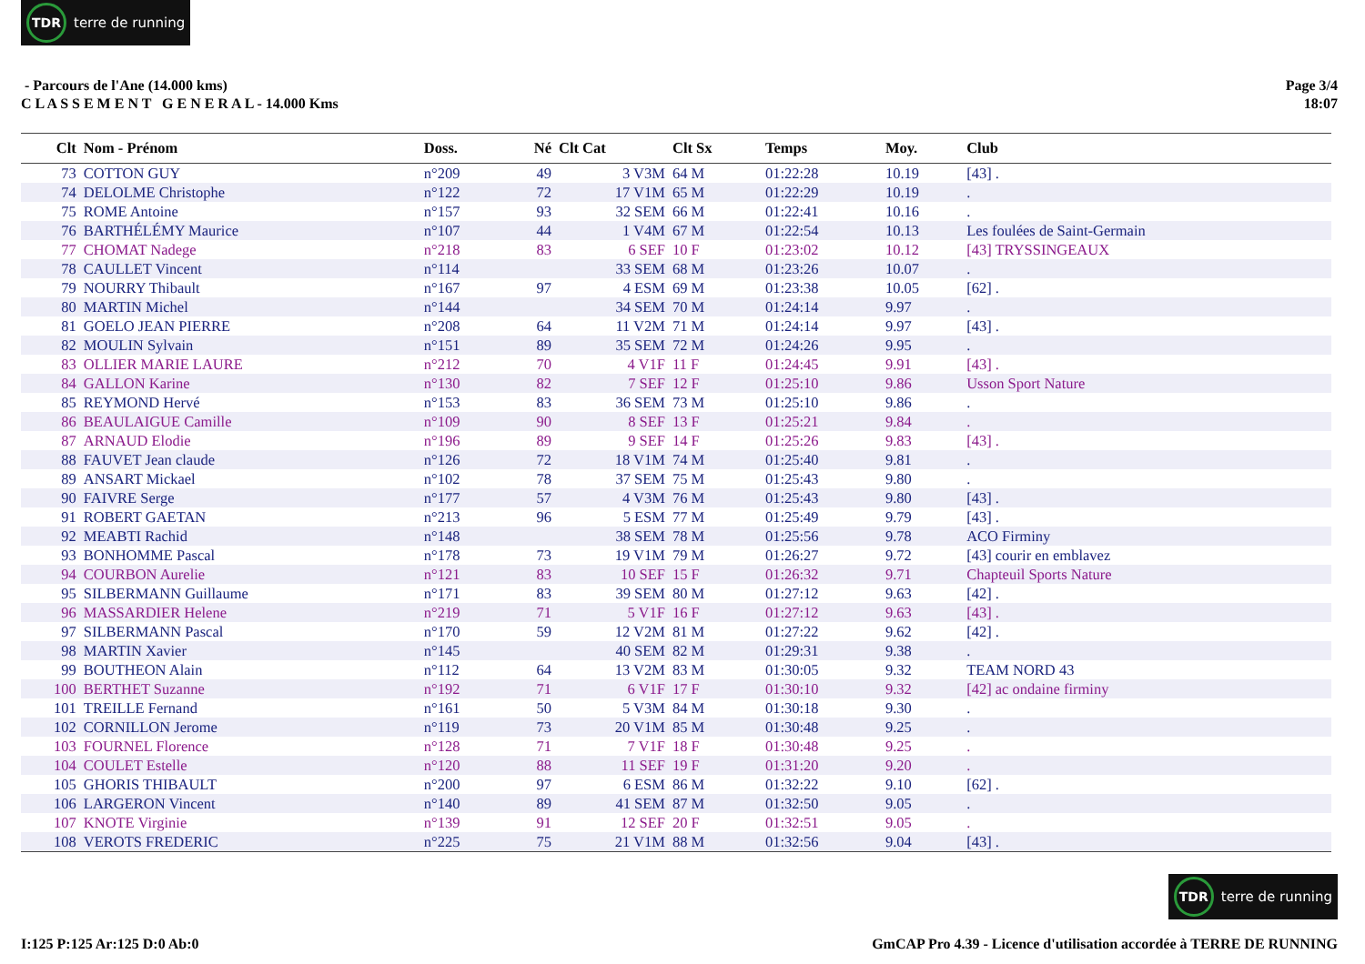TDR terre de running
- Parcours de l'Ane (14.000 kms)
C L A S S E M E N T G E N E R A L - 14.000 Kms
Page 3/4
18:07
| Clt | Nom - Prénom | Doss. | Né | Clt Cat | Clt Sx | Temps | Moy. | Club |
| --- | --- | --- | --- | --- | --- | --- | --- | --- |
| 73 | COTTON GUY | n°209 | 49 | 3 V3M | 64 M | 01:22:28 | 10.19 | [43] . |
| 74 | DELOLME Christophe | n°122 | 72 | 17 V1M | 65 M | 01:22:29 | 10.19 | . |
| 75 | ROME Antoine | n°157 | 93 | 32 SEM | 66 M | 01:22:41 | 10.16 | . |
| 76 | BARTHÉLÉMY Maurice | n°107 | 44 | 1 V4M | 67 M | 01:22:54 | 10.13 | Les foulées de Saint-Germain |
| 77 | CHOMAT Nadege | n°218 | 83 | 6 SEF | 10 F | 01:23:02 | 10.12 | [43] TRYSSINGEAUX |
| 78 | CAULLET Vincent | n°114 | | 33 SEM | 68 M | 01:23:26 | 10.07 | . |
| 79 | NOURRY Thibault | n°167 | 97 | 4 ESM | 69 M | 01:23:38 | 10.05 | [62] . |
| 80 | MARTIN Michel | n°144 | | 34 SEM | 70 M | 01:24:14 | 9.97 | . |
| 81 | GOELO JEAN PIERRE | n°208 | 64 | 11 V2M | 71 M | 01:24:14 | 9.97 | [43] . |
| 82 | MOULIN Sylvain | n°151 | 89 | 35 SEM | 72 M | 01:24:26 | 9.95 | . |
| 83 | OLLIER MARIE LAURE | n°212 | 70 | 4 V1F | 11 F | 01:24:45 | 9.91 | [43] . |
| 84 | GALLON Karine | n°130 | 82 | 7 SEF | 12 F | 01:25:10 | 9.86 | Usson Sport Nature |
| 85 | REYMOND Hervé | n°153 | 83 | 36 SEM | 73 M | 01:25:10 | 9.86 | . |
| 86 | BEAULAIGUE Camille | n°109 | 90 | 8 SEF | 13 F | 01:25:21 | 9.84 | . |
| 87 | ARNAUD Elodie | n°196 | 89 | 9 SEF | 14 F | 01:25:26 | 9.83 | [43] . |
| 88 | FAUVET Jean claude | n°126 | 72 | 18 V1M | 74 M | 01:25:40 | 9.81 | . |
| 89 | ANSART Mickael | n°102 | 78 | 37 SEM | 75 M | 01:25:43 | 9.80 | . |
| 90 | FAIVRE Serge | n°177 | 57 | 4 V3M | 76 M | 01:25:43 | 9.80 | [43] . |
| 91 | ROBERT GAETAN | n°213 | 96 | 5 ESM | 77 M | 01:25:49 | 9.79 | [43] . |
| 92 | MEABTI Rachid | n°148 | | 38 SEM | 78 M | 01:25:56 | 9.78 | ACO Firminy |
| 93 | BONHOMME Pascal | n°178 | 73 | 19 V1M | 79 M | 01:26:27 | 9.72 | [43] courir en emblavez |
| 94 | COURBON Aurelie | n°121 | 83 | 10 SEF | 15 F | 01:26:32 | 9.71 | Chapteuil Sports Nature |
| 95 | SILBERMANN Guillaume | n°171 | 83 | 39 SEM | 80 M | 01:27:12 | 9.63 | [42] . |
| 96 | MASSARDIER Helene | n°219 | 71 | 5 V1F | 16 F | 01:27:12 | 9.63 | [43] . |
| 97 | SILBERMANN Pascal | n°170 | 59 | 12 V2M | 81 M | 01:27:22 | 9.62 | [42] . |
| 98 | MARTIN Xavier | n°145 | | 40 SEM | 82 M | 01:29:31 | 9.38 | . |
| 99 | BOUTHEON Alain | n°112 | 64 | 13 V2M | 83 M | 01:30:05 | 9.32 | TEAM NORD 43 |
| 100 | BERTHET Suzanne | n°192 | 71 | 6 V1F | 17 F | 01:30:10 | 9.32 | [42] ac ondaine firminy |
| 101 | TREILLE Fernand | n°161 | 50 | 5 V3M | 84 M | 01:30:18 | 9.30 | . |
| 102 | CORNILLON Jerome | n°119 | 73 | 20 V1M | 85 M | 01:30:48 | 9.25 | . |
| 103 | FOURNEL Florence | n°128 | 71 | 7 V1F | 18 F | 01:30:48 | 9.25 | . |
| 104 | COULET Estelle | n°120 | 88 | 11 SEF | 19 F | 01:31:20 | 9.20 | . |
| 105 | GHORIS THIBAULT | n°200 | 97 | 6 ESM | 86 M | 01:32:22 | 9.10 | [62] . |
| 106 | LARGERON Vincent | n°140 | 89 | 41 SEM | 87 M | 01:32:50 | 9.05 | . |
| 107 | KNOTE Virginie | n°139 | 91 | 12 SEF | 20 F | 01:32:51 | 9.05 | . |
| 108 | VEROTS FREDERIC | n°225 | 75 | 21 V1M | 88 M | 01:32:56 | 9.04 | [43] . |
TDR terre de running
I:125 P:125 Ar:125 D:0 Ab:0 GmCAP Pro 4.39 - Licence d'utilisation accordée à TERRE DE RUNNING